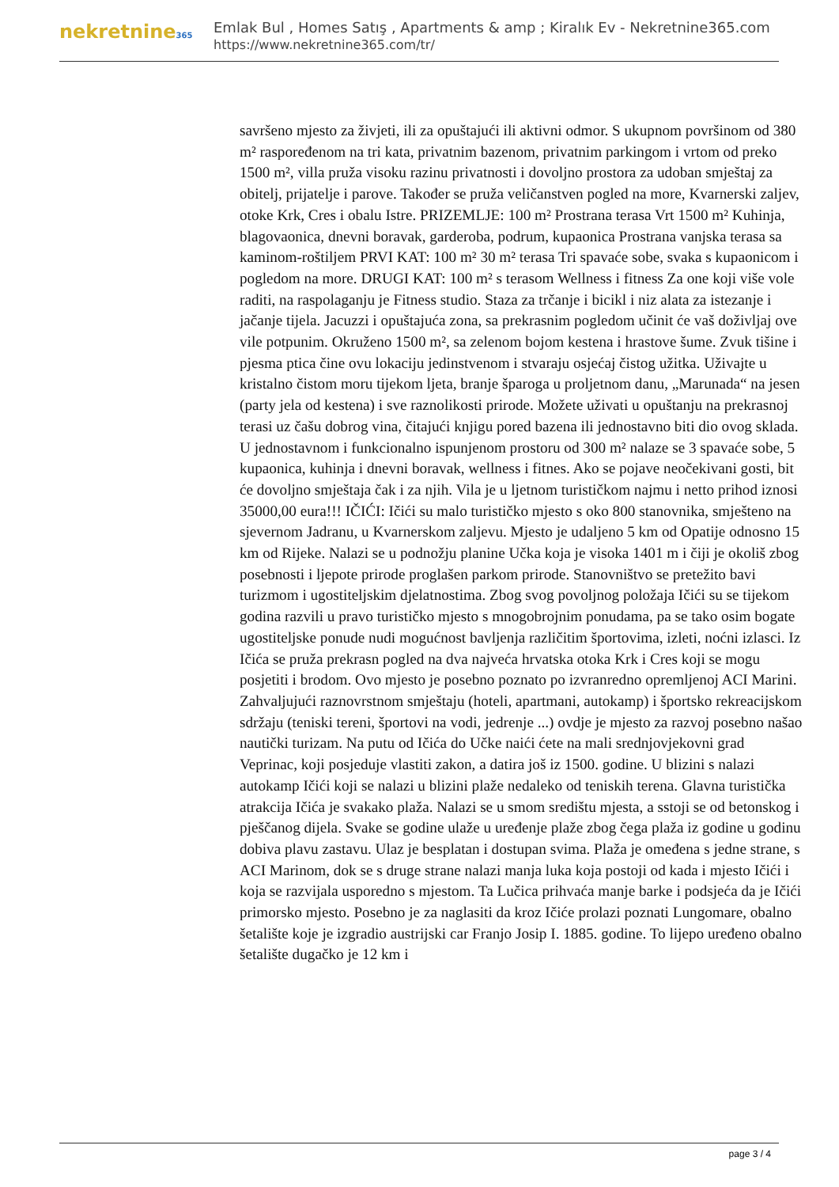nekretnine365
Emlak Bul , Homes Satış , Apartments & amp ; Kiralık Ev - Nekretnine365.com
https://www.nekretnine365.com/tr/
savršeno mjesto za živjeti, ili za opuštajući ili aktivni odmor. S ukupnom površinom od 380 m² raspoređenom na tri kata, privatnim bazenom, privatnim parkingom i vrtom od preko 1500 m², villa pruža visoku razinu privatnosti i dovoljno prostora za udoban smještaj za obitelj, prijatelje i parove. Također se pruža veličanstven pogled na more, Kvarnerski zaljev, otoke Krk, Cres i obalu Istre. PRIZEMLJE: 100 m² Prostrana terasa Vrt 1500 m² Kuhinja, blagovaonica, dnevni boravak, garderoba, podrum, kupaonica Prostrana vanjska terasa sa kaminom-roštiljem PRVI KAT: 100 m² 30 m² terasa Tri spavaće sobe, svaka s kupaonicom i pogledom na more. DRUGI KAT: 100 m² s terasom Wellness i fitness Za one koji više vole raditi, na raspolaganju je Fitness studio. Staza za trčanje i bicikl i niz alata za istezanje i jačanje tijela. Jacuzzi i opuštajuća zona, sa prekrasnim pogledom učinit će vaš doživljaj ove vile potpunim. Okruženo 1500 m², sa zelenom bojom kestena i hrastove šume. Zvuk tišine i pjesma ptica čine ovu lokaciju jedinstvenom i stvaraju osjećaj čistog užitka. Uživajte u kristalno čistom moru tijekom ljeta, branje šparoga u proljetnom danu, „Marunada“ na jesen (party jela od kestena) i sve raznolikosti prirode. Možete uživati u opuštanju na prekrasnoj terasi uz čašu dobrog vina, čitajući knjigu pored bazena ili jednostavno biti dio ovog sklada. U jednostavnom i funkcionalno ispunjenom prostoru od 300 m² nalaze se 3 spavaće sobe, 5 kupaonica, kuhinja i dnevni boravak, wellness i fitnes. Ako se pojave neočekivani gosti, bit će dovoljno smještaja čak i za njih. Vila je u ljetnom turističkom najmu i netto prihod iznosi 35000,00 eura!!! IČIĆI: Ičići su malo turističko mjesto s oko 800 stanovnika, smješteno na sjevernom Jadranu, u Kvarnerskom zaljevu. Mjesto je udaljeno 5 km od Opatije odnosno 15 km od Rijeke. Nalazi se u podnožju planine Učka koja je visoka 1401 m i čiji je okoliš zbog posebnosti i ljepote prirode proglašen parkom prirode. Stanovništvo se pretežito bavi turizmom i ugostiteljskim djelatnostima. Zbog svog povoljnog položaja Ičići su se tijekom godina razvili u pravo turističko mjesto s mnogobrojnim ponudama, pa se tako osim bogate ugostiteljske ponude nudi mogućnost bavljenja različitim športovima, izleti, noćni izlasci. Iz Ičića se pruža prekrasn pogled na dva najveća hrvatska otoka Krk i Cres koji se mogu posjetiti i brodom. Ovo mjesto je posebno poznato po izvranredno opremljenoj ACI Marini. Zahvaljujući raznovrstnom smještaju (hoteli, apartmani, autokamp) i športsko rekreacijskom sdržaju (teniski tereni, športovi na vodi, jedrenje ...) ovdje je mjesto za razvoj posebno našao nautički turizam. Na putu od Ičića do Učke naići ćete na mali srednjovjekovni grad Veprinac, koji posjeduje vlastiti zakon, a datira još iz 1500. godine. U blizini s nalazi autokamp Ičići koji se nalazi u blizini plaže nedaleko od teniskih terena. Glavna turistička atrakcija Ičića je svakako plaža. Nalazi se u smom središtu mjesta, a sstoji se od betonskog i pješčanog dijela. Svake se godine ulaže u uređenje plaže zbog čega plaža iz godine u godinu dobiva plavu zastavu. Ulaz je besplatan i dostupan svima. Plaža je omeđena s jedne strane, s ACI Marinom, dok se s druge strane nalazi manja luka koja postoji od kada i mjesto Ičići i koja se razvijala usporedno s mjestom. Ta Lučica prihvaća manje barke i podsjeća da je Ičići primorsko mjesto. Posebno je za naglasiti da kroz Ičiće prolazi poznati Lungomare, obalno šetalište koje je izgradio austrijski car Franjo Josip I. 1885. godine. To lijepo uređeno obalno šetalište dugačko je 12 km i
page 3 / 4